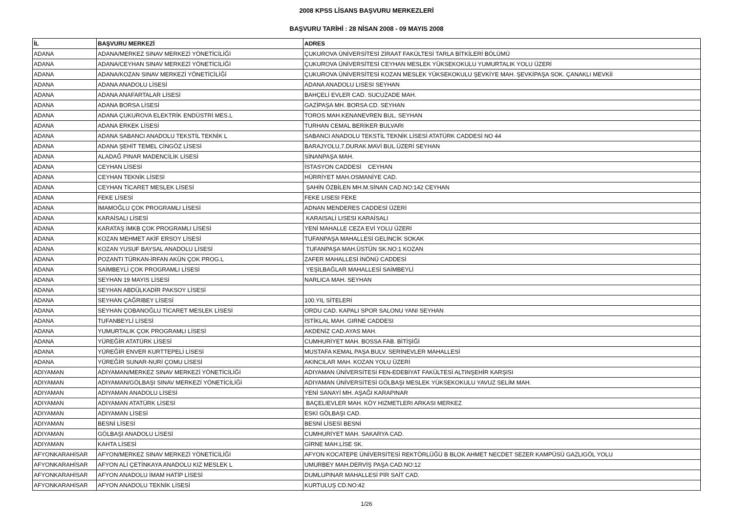2008 KPSS LİSANS BAŞVURU MERKEZLERİ
BAŞVURU TARİHİ : 28 NİSAN 2008 - 09 MAYIS 2008
| İL | BAŞVURU MERKEZİ | ADRES |
| --- | --- | --- |
| ADANA | ADANA/MERKEZ SINAV MERKEZİ YÖNETİCİLİĞİ | ÇUKUROVA ÜNİVERSİTESİ ZİRAAT FAKÜLTESİ TARLA BİTKİLERİ BÖLÜMÜ |
| ADANA | ADANA/CEYHAN SINAV MERKEZİ YÖNETİCİLİĞİ | ÇUKUROVA ÜNİVERSİTESİ CEYHAN MESLEK YÜKSEKOKULU YUMURTALIK YOLU ÜZERİ |
| ADANA | ADANA/KOZAN SINAV MERKEZİ YÖNETİCİLİĞİ | ÇUKUROVA ÜNİVERSİTESİ KOZAN MESLEK YÜKSEKOKULU ŞEVKİYE MAH. ŞEVKİPAŞA SOK. ÇANAKLI MEVKİİ |
| ADANA | ADANA ANADOLU LİSESİ | ADANA ANADOLU LISESI SEYHAN |
| ADANA | ADANA ANAFARTALAR LİSESİ | BAHÇELİ EVLER CAD. SUCUZADE MAH. |
| ADANA | ADANA BORSA LİSESİ | GAZİPAŞA MH. BORSA CD. SEYHAN |
| ADANA | ADANA ÇUKUROVA ELEKTRİK ENDÜSTRİ MES.L | TOROS MAH.KENANEVREN BUL. SEYHAN |
| ADANA | ADANA ERKEK LİSESİ | TURHAN CEMAL BERİKER BULVARI |
| ADANA | ADANA SABANCI ANADOLU TEKSTİL TEKNİK L | SABANCI ANADOLU TEKSTİL TEKNİK LİSESİ ATATÜRK CADDESİ NO 44 |
| ADANA | ADANA ŞEHİT TEMEL CİNGÖZ LİSESİ | BARAJYOLU,7.DURAK.MAVİ BUL.ÜZERİ SEYHAN |
| ADANA | ALADAĞ PINAR MADENCİLİK LİSESİ | SİNANPAŞA MAH. |
| ADANA | CEYHAN LİSESİ | İSTASYON CADDESİ CEYHAN |
| ADANA | CEYHAN TEKNİK LİSESİ | HÜRRİYET MAH.OSMANİYE CAD. |
| ADANA | CEYHAN TİCARET MESLEK LİSESİ | ŞAHİN ÖZBİLEN MH.M.SİNAN CAD.NO:142 CEYHAN |
| ADANA | FEKE LİSESİ | FEKE LISESI FEKE |
| ADANA | İMAMOĞLU ÇOK PROGRAMLI LİSESİ | ADNAN MENDERES CADDESİ ÜZERİ |
| ADANA | KARAİSALI LİSESİ | KARAISALİ LISESI KARAİSALI |
| ADANA | KARATAŞ İMKB ÇOK PROGRAMLI LİSESİ | YENİ MAHALLE CEZA EVİ YOLU ÜZERİ |
| ADANA | KOZAN MEHMET AKİF ERSOY LİSESİ | TUFANPAŞA MAHALLESİ GELİNCİK SOKAK |
| ADANA | KOZAN YUSUF BAYSAL ANADOLU LİSESİ | TUFANPAŞA MAH.ÜSTÜN SK.NO:1 KOZAN |
| ADANA | POZANTI TÜRKAN-İRFAN AKÜN ÇOK PROG.L | ZAFER MAHALLESİ İNÖNÜ CADDESİ |
| ADANA | SAİMBEYLİ ÇOK PROGRAMLI LİSESİ | YEŞİLBAĞLAR MAHALLESİ SAİMBEYLİ |
| ADANA | SEYHAN 19 MAYIS LİSESİ | NARLICA MAH. SEYHAN |
| ADANA | SEYHAN ABDÜLKADİR PAKSOY LİSESİ | |
| ADANA | SEYHAN ÇAĞRIBEY LİSESİ | 100.YIL SİTELERİ |
| ADANA | SEYHAN ÇOBANOĞLU TİCARET MESLEK LİSESİ | ORDU CAD. KAPALI SPOR SALONU YANI SEYHAN |
| ADANA | TUFANBEYLİ LİSESİ | İSTİKLAL MAH. GIRNE CADDESI |
| ADANA | YUMURTALIK ÇOK PROGRAMLI LİSESİ | AKDENİZ CAD.AYAS MAH. |
| ADANA | YÜREĞİR ATATÜRK LİSESİ | CUMHURİYET MAH. BOSSA FAB. BİTİŞİĞİ |
| ADANA | YÜREĞİR ENVER KURTTEPELİ LİSESİ | MUSTAFA KEMAL PAŞA BULV. SERİNEVLER MAHALLESİ |
| ADANA | YÜREĞİR SUNAR-NURİ ÇOMU LİSESİ | AKINCILAR MAH. KOZAN YOLU ÜZERİ |
| ADIYAMAN | ADIYAMAN/MERKEZ SINAV MERKEZİ YÖNETİCİLİĞİ | ADIYAMAN ÜNİVERSİTESİ FEN-EDEBİYAT FAKÜLTESİ ALTINŞEHİR KARŞISI |
| ADIYAMAN | ADIYAMAN/GÖLBAŞI SINAV MERKEZİ YÖNETİCİLİĞİ | ADIYAMAN ÜNİVERSİTESİ GÖLBAŞI MESLEK YÜKSEKOKULU YAVUZ SELİM MAH. |
| ADIYAMAN | ADIYAMAN ANADOLU LİSESİ | YENİ SANAYİ MH. AŞAĞI KARAPINAR |
| ADIYAMAN | ADIYAMAN ATATÜRK LİSESİ | BAÇELIEVLER MAH. KÖY HIZMETLERI ARKASI MERKEZ |
| ADIYAMAN | ADIYAMAN LİSESİ | ESKİ GÖLBAŞI CAD. |
| ADIYAMAN | BESNİ LİSESİ | BESNİ LİSESİ BESNİ |
| ADIYAMAN | GÖLBAŞI ANADOLU LİSESİ | CUMHURİYET MAH. SAKARYA CAD. |
| ADIYAMAN | KAHTA LİSESİ | GİRNE MAH.LİSE SK. |
| AFYONKARAHİSAR | AFYON/MERKEZ SINAV MERKEZİ YÖNETİCİLİĞİ | AFYON KOCATEPE ÜNİVERSİTESİ REKTÖRLÜĞÜ B BLOK AHMET NECDET SEZER KAMPÜSÜ GAZLIGÖL YOLU |
| AFYONKARAHİSAR | AFYON ALİ ÇETİNKAYA ANADOLU KIZ MESLEK L | UMURBEY MAH.DERVİŞ PAŞA CAD.NO:12 |
| AFYONKARAHİSAR | AFYON ANADOLU İMAM HATİP LİSESİ | DUMLUPINAR MAHALLESİ PİR SAİT CAD. |
| AFYONKARAHİSAR | AFYON ANADOLU TEKNİK LİSESİ | KURTULUŞ CD.NO:42 |
1/26